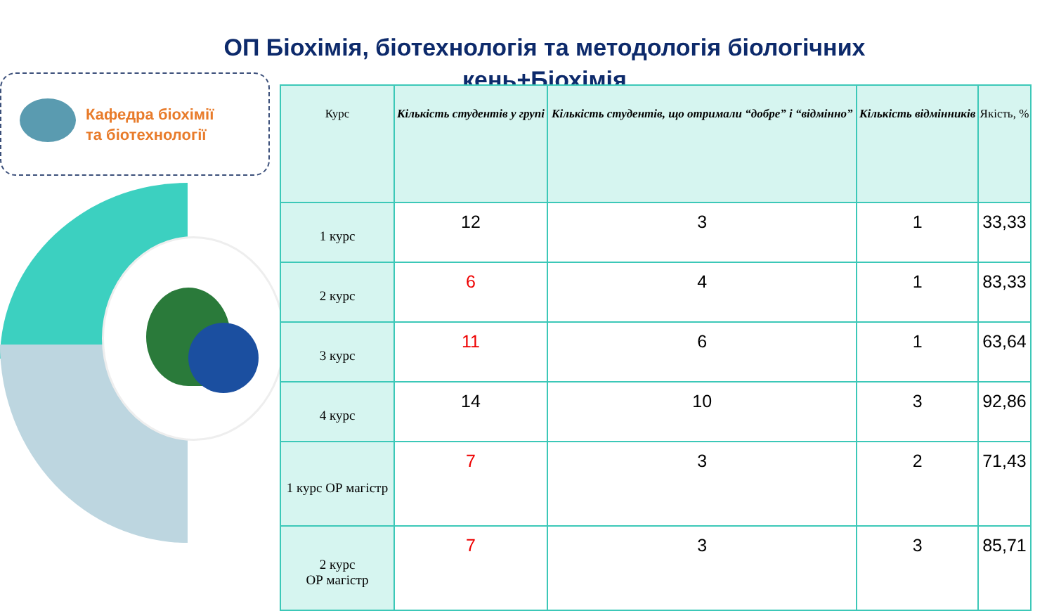ОП Біохімія, біотехнологія та методологія біологічних кень+Біохімія
Кафедра біохімії
та біотехнології
| Курс | Кількість студентів у групі | Кількість студентів, що отримали “добре” і “відмінно” | Кількість відмінників | Якість, % |
| --- | --- | --- | --- | --- |
| 1 курс | 12 | 3 | 1 | 33,33 |
| 2 курс | 6 | 4 | 1 | 83,33 |
| 3 курс | 11 | 6 | 1 | 63,64 |
| 4 курс | 14 | 10 | 3 | 92,86 |
| 1 курс ОР магістр | 7 | 3 | 2 | 71,43 |
| 2 курс ОР магістр | 7 | 3 | 3 | 85,71 |